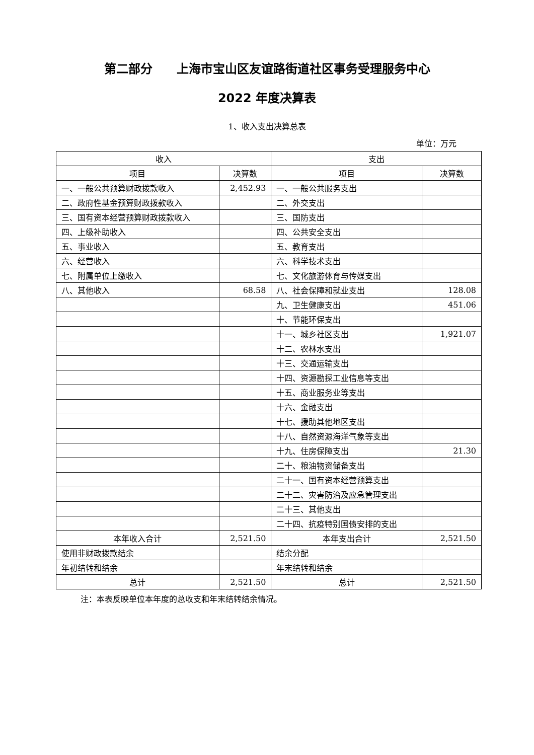第二部分　　上海市宝山区友谊路街道社区事务受理服务中心
2022 年度决算表
1、收入支出决算总表
单位：万元
| 收入 | | 支出 | |
| --- | --- | --- | --- |
| 项目 | 决算数 | 项目 | 决算数 |
| 一、一般公共预算财政拨款收入 | 2,452.93 | 一、一般公共服务支出 | |
| 二、政府性基金预算财政拨款收入 | | 二、外交支出 | |
| 三、国有资本经营预算财政拨款收入 | | 三、国防支出 | |
| 四、上级补助收入 | | 四、公共安全支出 | |
| 五、事业收入 | | 五、教育支出 | |
| 六、经营收入 | | 六、科学技术支出 | |
| 七、附属单位上缴收入 | | 七、文化旅游体育与传媒支出 | |
| 八、其他收入 | 68.58 | 八、社会保障和就业支出 | 128.08 |
| | | 九、卫生健康支出 | 451.06 |
| | | 十、节能环保支出 | |
| | | 十一、城乡社区支出 | 1,921.07 |
| | | 十二、农林水支出 | |
| | | 十三、交通运输支出 | |
| | | 十四、资源勘探工业信息等支出 | |
| | | 十五、商业服务业等支出 | |
| | | 十六、金融支出 | |
| | | 十七、援助其他地区支出 | |
| | | 十八、自然资源海洋气象等支出 | |
| | | 十九、住房保障支出 | 21.30 |
| | | 二十、粮油物资储备支出 | |
| | | 二十一、国有资本经营预算支出 | |
| | | 二十二、灾害防治及应急管理支出 | |
| | | 二十三、其他支出 | |
| | | 二十四、抗疫特别国债安排的支出 | |
| 本年收入合计 | 2,521.50 | 本年支出合计 | 2,521.50 |
| 使用非财政拨款结余 | | 结余分配 | |
| 年初结转和结余 | | 年末结转和结余 | |
| 总计 | 2,521.50 | 总计 | 2,521.50 |
注：本表反映单位本年度的总收支和年末结转结余情况。